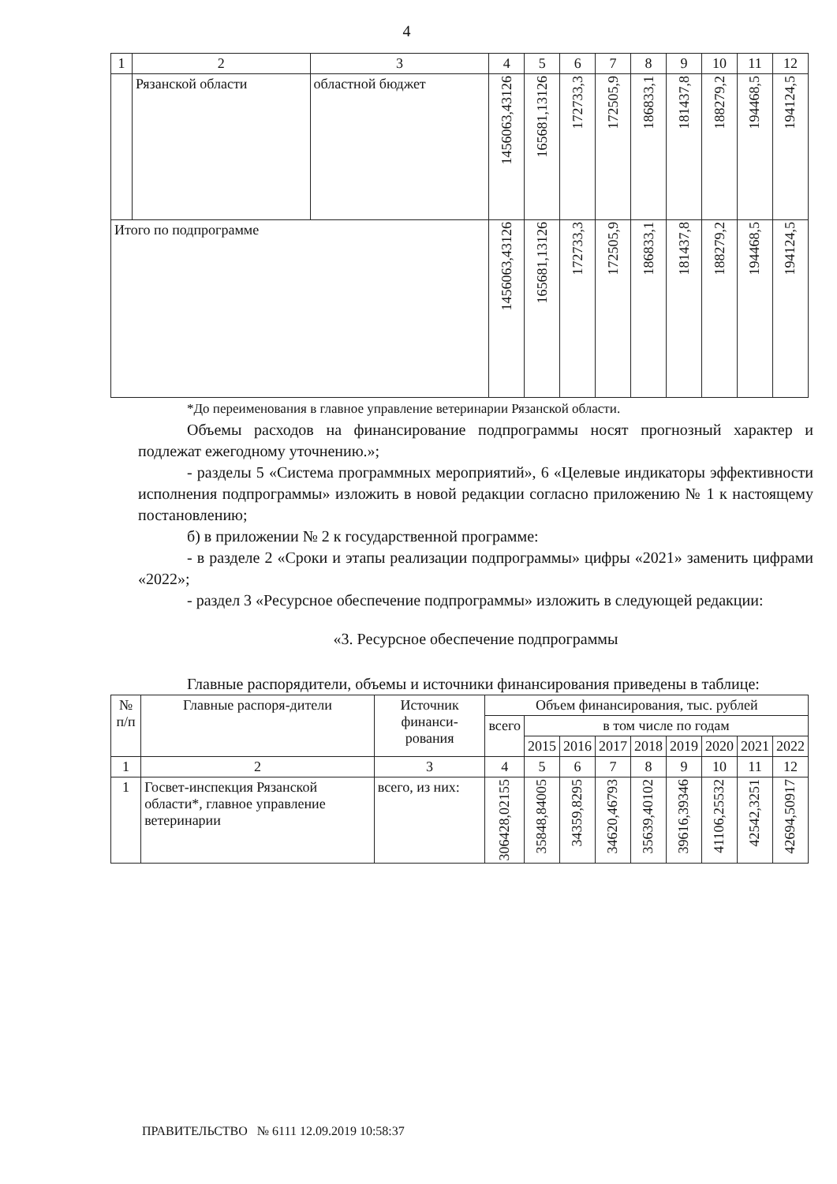4
| 1 | 2 | 3 | 4 | 5 | 6 | 7 | 8 | 9 | 10 | 11 | 12 |
| | Рязанской области | областной бюджет | 1456063,43126 | 165681,13126 | 172733,3 | 172505,9 | 186833,1 | 181437,8 | 188279,2 | 194468,5 | 194124,5 |
| Итого по подпрограмме | | | 1456063,43126 | 165681,13126 | 172733,3 | 172505,9 | 186833,1 | 181437,8 | 188279,2 | 194468,5 | 194124,5 |
*До переименования в главное управление ветеринарии Рязанской области.
Объемы расходов на финансирование подпрограммы носят прогнозный характер и подлежат ежегодному уточнению.»;
- разделы 5 «Система программных мероприятий», 6 «Целевые индикаторы эффективности исполнения подпрограммы» изложить в новой редакции согласно приложению № 1 к настоящему постановлению;
б) в приложении № 2 к государственной программе:
- в разделе 2 «Сроки и этапы реализации подпрограммы» цифры «2021» заменить цифрами «2022»;
- раздел 3 «Ресурсное обеспечение подпрограммы» изложить в следующей редакции:
«3. Ресурсное обеспечение подпрограммы
Главные распорядители, объемы и источники финансирования приведены в таблице:
| № п/п | Главные распоря-дители | Источник финанси-рования | Объем финансирования, тыс. рублей | | | | | | | | |
| | | | всего | в том числе по годам | | | | | | | |
| | | | | 2015 | 2016 | 2017 | 2018 | 2019 | 2020 | 2021 | 2022 |
| 1 | 2 | 3 | 4 | 5 | 6 | 7 | 8 | 9 | 10 | 11 | 12 |
| 1 | Госвет-инспекция Рязанской области*, главное управление ветеринарии | всего, из них: | 306428,02155 | 35848,84005 | 34359,8295 | 34620,46793 | 35639,40102 | 39616,39346 | 41106,25532 | 42542,3251 | 42694,50917 |
ПРАВИТЕЛЬСТВО № 6111 12.09.2019 10:58:37